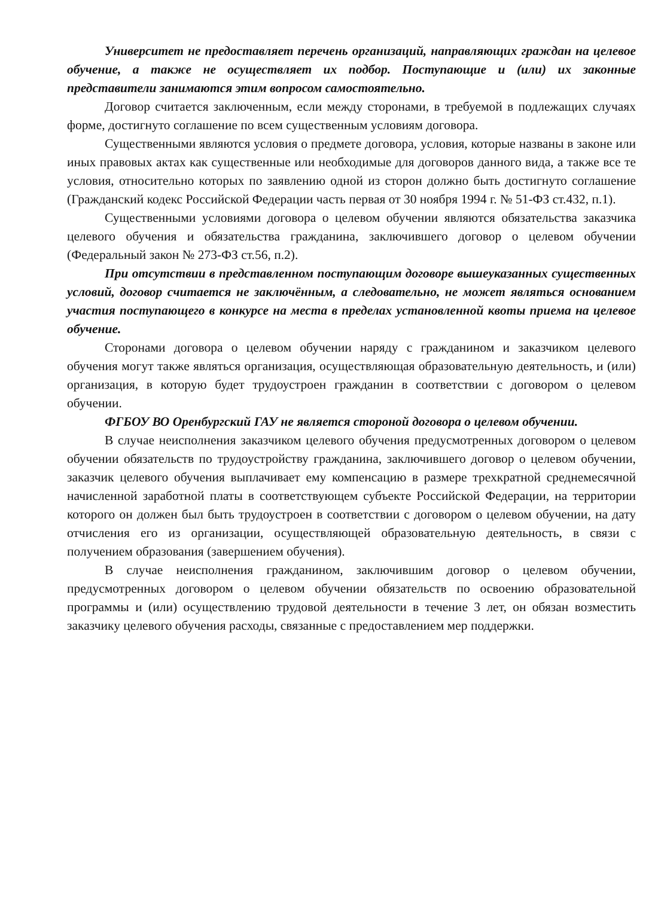Университет не предоставляет перечень организаций, направляющих граждан на целевое обучение, а также не осуществляет их подбор. Поступающие и (или) их законные представители занимаются этим вопросом самостоятельно.
Договор считается заключенным, если между сторонами, в требуемой в подлежащих случаях форме, достигнуто соглашение по всем существенным условиям договора.
Существенными являются условия о предмете договора, условия, которые названы в законе или иных правовых актах как существенные или необходимые для договоров данного вида, а также все те условия, относительно которых по заявлению одной из сторон должно быть достигнуто соглашение (Гражданский кодекс Российской Федерации часть первая от 30 ноября 1994 г. № 51-ФЗ ст.432, п.1).
Существенными условиями договора о целевом обучении являются обязательства заказчика целевого обучения и обязательства гражданина, заключившего договор о целевом обучении (Федеральный закон № 273-ФЗ ст.56, п.2).
При отсутствии в представленном поступающим договоре вышеуказанных существенных условий, договор считается не заключённым, а следовательно, не может являться основанием участия поступающего в конкурсе на места в пределах установленной квоты приема на целевое обучение.
Сторонами договора о целевом обучении наряду с гражданином и заказчиком целевого обучения могут также являться организация, осуществляющая образовательную деятельность, и (или) организация, в которую будет трудоустроен гражданин в соответствии с договором о целевом обучении.
ФГБОУ ВО Оренбургский ГАУ не является стороной договора о целевом обучении.
В случае неисполнения заказчиком целевого обучения предусмотренных договором о целевом обучении обязательств по трудоустройству гражданина, заключившего договор о целевом обучении, заказчик целевого обучения выплачивает ему компенсацию в размере трехкратной среднемесячной начисленной заработной платы в соответствующем субъекте Российской Федерации, на территории которого он должен был быть трудоустроен в соответствии с договором о целевом обучении, на дату отчисления его из организации, осуществляющей образовательную деятельность, в связи с получением образования (завершением обучения).
В случае неисполнения гражданином, заключившим договор о целевом обучении, предусмотренных договором о целевом обучении обязательств по освоению образовательной программы и (или) осуществлению трудовой деятельности в течение 3 лет, он обязан возместить заказчику целевого обучения расходы, связанные с предоставлением мер поддержки.